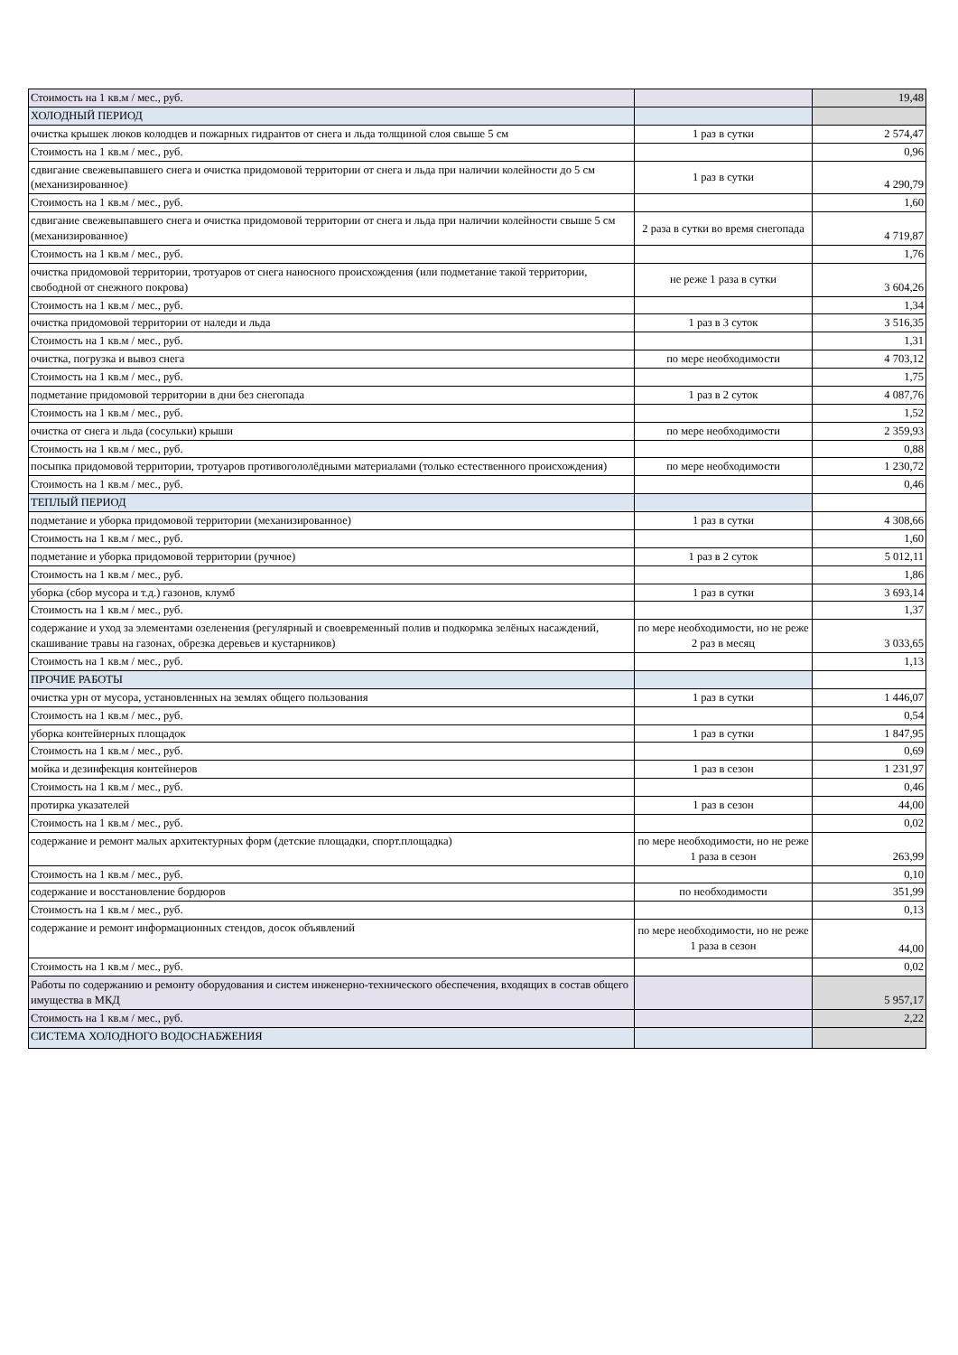| Стоимость на 1 кв.м / мес., руб. | | 19,48 |
| ХОЛОДНЫЙ ПЕРИОД | | |
| очистка крышек люков колодцев и пожарных гидрантов от снега и льда толщиной слоя свыше 5 см | 1 раз в сутки | 2 574,47 |
| Стоимость на 1 кв.м / мес., руб. | | 0,96 |
| сдвигание свежевыпавшего снега и очистка придомовой территории от снега и льда при наличии колейности до 5 см (механизированное) | 1 раз в сутки | 4 290,79 |
| Стоимость на 1 кв.м / мес., руб. | | 1,60 |
| сдвигание свежевыпавшего снега и очистка придомовой территории от снега и льда при наличии колейности свыше 5 см (механизированное) | 2 раза в сутки во время снегопада | 4 719,87 |
| Стоимость на 1 кв.м / мес., руб. | | 1,76 |
| очистка придомовой территории, тротуаров от снега наносного происхождения (или подметание такой территории, свободной от снежного покрова) | не реже 1 раза в сутки | 3 604,26 |
| Стоимость на 1 кв.м / мес., руб. | | 1,34 |
| очистка придомовой территории от наледи и льда | 1 раз в 3 суток | 3 516,35 |
| Стоимость на 1 кв.м / мес., руб. | | 1,31 |
| очистка, погрузка и вывоз снега | по мере необходимости | 4 703,12 |
| Стоимость на 1 кв.м / мес., руб. | | 1,75 |
| подметание придомовой территории в дни без снегопада | 1 раз в 2 суток | 4 087,76 |
| Стоимость на 1 кв.м / мес., руб. | | 1,52 |
| очистка от снега и льда (сосульки) крыши | по мере необходимости | 2 359,93 |
| Стоимость на 1 кв.м / мес., руб. | | 0,88 |
| посыпка придомовой территории, тротуаров противогололёдными материалами (только естественного происхождения) | по мере необходимости | 1 230,72 |
| Стоимость на 1 кв.м / мес., руб. | | 0,46 |
| ТЕПЛЫЙ ПЕРИОД | | |
| подметание и уборка придомовой территории (механизированное) | 1 раз в сутки | 4 308,66 |
| Стоимость на 1 кв.м / мес., руб. | | 1,60 |
| подметание и уборка придомовой территории (ручное) | 1 раз в 2 суток | 5 012,11 |
| Стоимость на 1 кв.м / мес., руб. | | 1,86 |
| уборка (сбор мусора и т.д.) газонов, клумб | 1 раз в сутки | 3 693,14 |
| Стоимость на 1 кв.м / мес., руб. | | 1,37 |
| содержание и уход за элементами озеленения (регулярный и своевременный полив и подкормка зелёных насаждений, скашивание травы на газонах, обрезка деревьев и кустарников) | по мере необходимости, но не реже 2 раз в месяц | 3 033,65 |
| Стоимость на 1 кв.м / мес., руб. | | 1,13 |
| ПРОЧИЕ РАБОТЫ | | |
| очистка урн от мусора, установленных на землях общего пользования | 1 раз в сутки | 1 446,07 |
| Стоимость на 1 кв.м / мес., руб. | | 0,54 |
| уборка контейнерных площадок | 1 раз в сутки | 1 847,95 |
| Стоимость на 1 кв.м / мес., руб. | | 0,69 |
| мойка и дезинфекция контейнеров | 1 раз в сезон | 1 231,97 |
| Стоимость на 1 кв.м / мес., руб. | | 0,46 |
| протирка указателей | 1 раз в сезон | 44,00 |
| Стоимость на 1 кв.м / мес., руб. | | 0,02 |
| содержание и ремонт малых архитектурных форм (детские площадки, спорт.площадка) | по мере необходимости, но не реже 1 раза в сезон | 263,99 |
| Стоимость на 1 кв.м / мес., руб. | | 0,10 |
| содержание и восстановление бордюров | по необходимости | 351,99 |
| Стоимость на 1 кв.м / мес., руб. | | 0,13 |
| содержание и ремонт информационных стендов, досок объявлений | по мере необходимости, но не реже 1 раза в сезон | 44,00 |
| Стоимость на 1 кв.м / мес., руб. | | 0,02 |
| Работы по содержанию и ремонту оборудования и систем инженерно-технического обеспечения, входящих в состав общего имущества в МКД | | 5 957,17 |
| Стоимость на 1 кв.м / мес., руб. | | 2,22 |
| СИСТЕМА ХОЛОДНОГО ВОДОСНАБЖЕНИЯ | | |